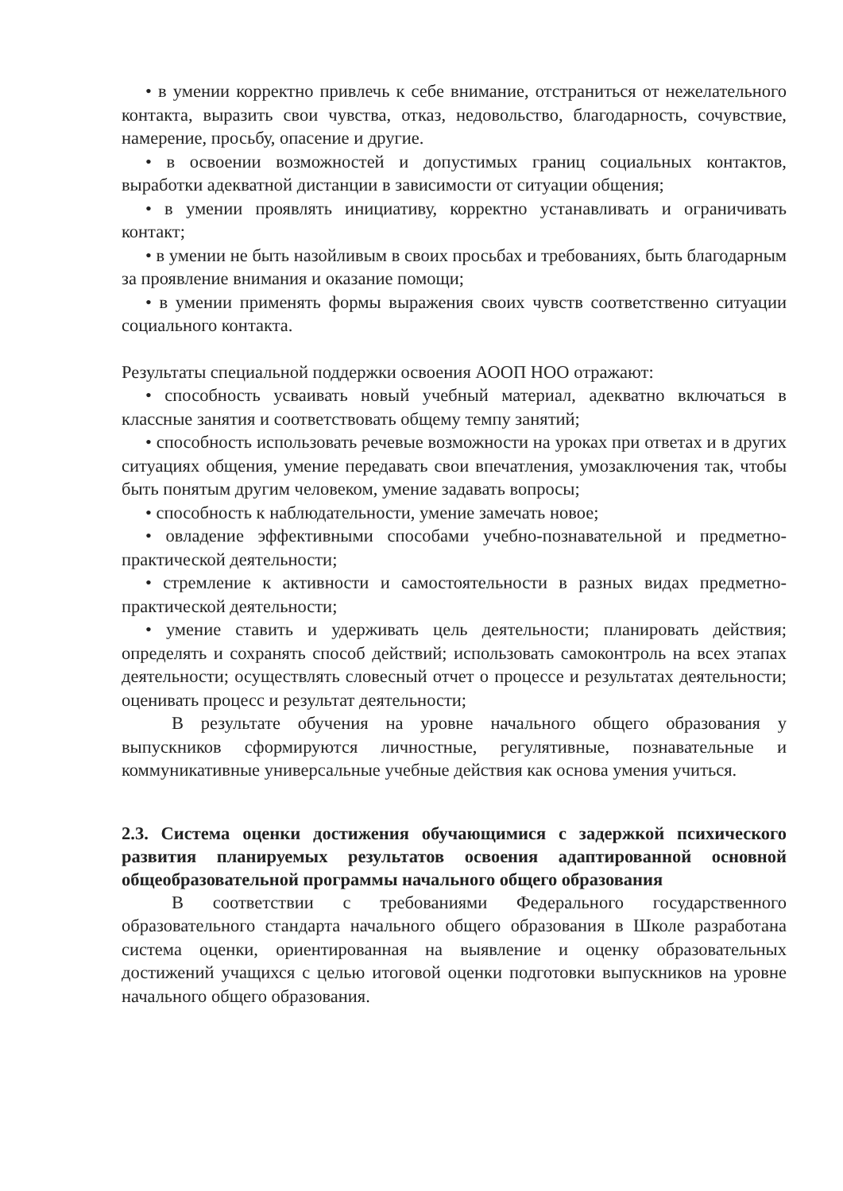• в умении корректно привлечь к себе внимание, отстраниться от нежелательного контакта, выразить свои чувства, отказ, недовольство, благодарность, сочувствие, намерение, просьбу, опасение и другие.
• в освоении возможностей и допустимых границ социальных контактов, выработки адекватной дистанции в зависимости от ситуации общения;
• в умении проявлять инициативу, корректно устанавливать и ограничивать контакт;
• в умении не быть назойливым в своих просьбах и требованиях, быть благодарным за проявление внимания и оказание помощи;
• в умении применять формы выражения своих чувств соответственно ситуации социального контакта.
Результаты специальной поддержки освоения АООП НОО отражают:
• способность усваивать новый учебный материал, адекватно включаться в классные занятия и соответствовать общему темпу занятий;
• способность использовать речевые возможности на уроках при ответах и в других ситуациях общения, умение передавать свои впечатления, умозаключения так, чтобы быть понятым другим человеком, умение задавать вопросы;
• способность к наблюдательности, умение замечать новое;
• овладение эффективными способами учебно-познавательной и предметно-практической деятельности;
• стремление к активности и самостоятельности в разных видах предметно-практической деятельности;
• умение ставить и удерживать цель деятельности; планировать действия; определять и сохранять способ действий; использовать самоконтроль на всех этапах деятельности; осуществлять словесный отчет о процессе и результатах деятельности; оценивать процесс и результат деятельности;
В результате обучения на уровне начального общего образования у выпускников сформируются личностные, регулятивные, познавательные и коммуникативные универсальные учебные действия как основа умения учиться.
2.3. Система оценки достижения обучающимися с задержкой психического развития планируемых результатов освоения адаптированной основной общеобразовательной программы начального общего образования
В соответствии с требованиями Федерального государственного образовательного стандарта начального общего образования в Школе разработана система оценки, ориентированная на выявление и оценку образовательных достижений учащихся с целью итоговой оценки подготовки выпускников на уровне начального общего образования.